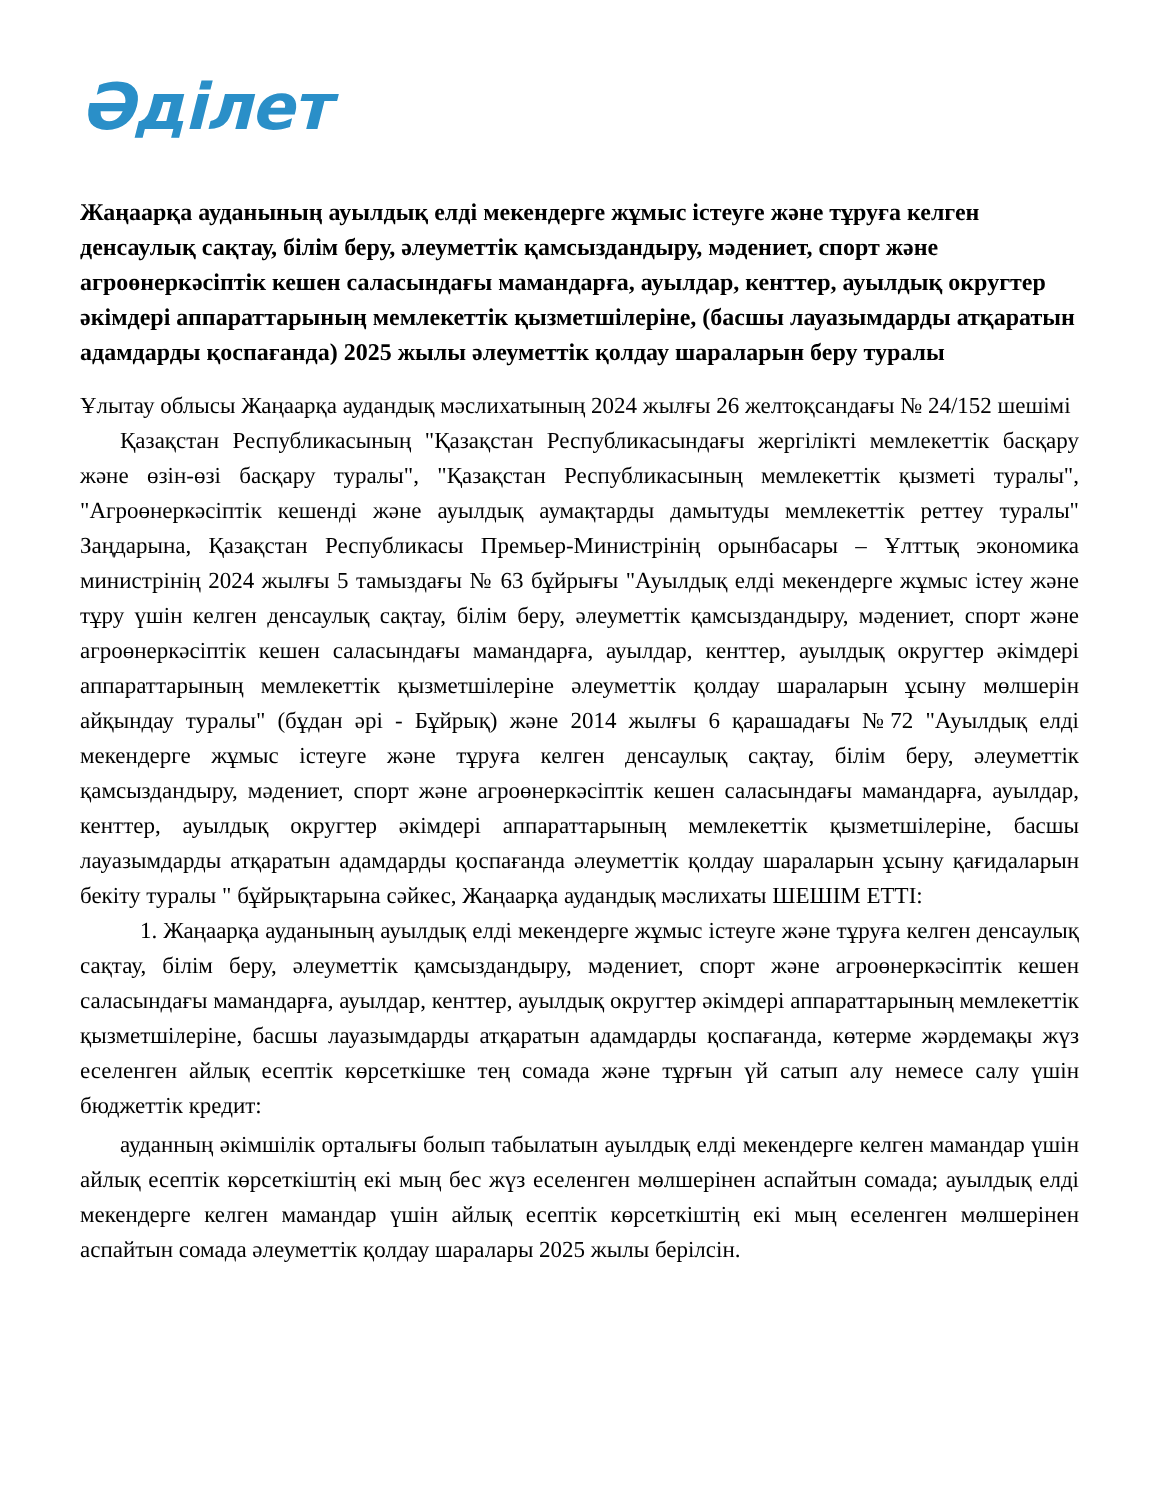Әділет
Жаңаарқа ауданының ауылдық елді мекендерге жұмыс істеуге және тұруға келген денсаулық сақтау, білім беру, әлеуметтік қамсыздандыру, мәдениет, спорт және агроөнеркәсіптік кешен саласындағы мамандарға, ауылдар, кенттер, ауылдық округтер әкімдері аппараттарының мемлекеттік қызметшілеріне, (басшы лауазымдарды атқаратын адамдарды қоспағанда) 2025 жылы әлеуметтік қолдау шараларын беру туралы
Ұлытау облысы Жаңаарқа аудандық мәслихатының 2024 жылғы 26 желтоқсандағы № 24/152 шешімі
Қазақстан Республикасының "Қазақстан Республикасындағы жергілікті мемлекеттік басқару және өзін-өзі басқару туралы", "Қазақстан Республикасының мемлекеттік қызметі туралы", "Агроөнеркәсіптік кешенді және ауылдық аумақтарды дамытуды мемлекеттік реттеу туралы" Заңдарына, Қазақстан Республикасы Премьер-Министрінің орынбасары – Ұлттық экономика министрінің 2024 жылғы 5 тамыздағы № 63 бұйрығы "Ауылдық елді мекендерге жұмыс істеу және тұру үшін келген денсаулық сақтау, білім беру, әлеуметтік қамсыздандыру, мәдениет, спорт және агроөнеркәсіптік кешен саласындағы мамандарға, ауылдар, кенттер, ауылдық округтер әкімдері аппараттарының мемлекеттік қызметшілеріне әлеуметтік қолдау шараларын ұсыну мөлшерін айқындау туралы" (бұдан әрі - Бұйрық) және 2014 жылғы 6 қарашадағы №72 "Ауылдық елді мекендерге жұмыс істеуге және тұруға келген денсаулық сақтау, білім беру, әлеуметтік қамсыздандыру, мәдениет, спорт және агроөнеркәсіптік кешен саласындағы мамандарға, ауылдар, кенттер, ауылдық округтер әкімдері аппараттарының мемлекеттік қызметшілеріне, басшы лауазымдарды атқаратын адамдарды қоспағанда әлеуметтік қолдау шараларын ұсыну қағидаларын бекіту туралы " бұйрықтарына сәйкес, Жаңаарқа аудандық мәслихаты ШЕШІМ ЕТТІ:
1. Жаңаарқа ауданының ауылдық елді мекендерге жұмыс істеуге және тұруға келген денсаулық сақтау, білім беру, әлеуметтік қамсыздандыру, мәдениет, спорт және агроөнеркәсіптік кешен саласындағы мамандарға, ауылдар, кенттер, ауылдық округтер әкімдері аппараттарының мемлекеттік қызметшілеріне, басшы лауазымдарды атқаратын адамдарды қоспағанда, көтерме жәрдемақы жүз еселенген айлық есептік көрсеткішке тең сомада және тұрғын үй сатып алу немесе салу үшін бюджеттік кредит:
ауданның әкімшілік орталығы болып табылатын ауылдық елді мекендерге келген мамандар үшін айлық есептік көрсеткіштің екі мың бес жүз еселенген мөлшерінен аспайтын сомада; ауылдық елді мекендерге келген мамандар үшін айлық есептік көрсеткіштің екі мың еселенген мөлшерінен аспайтын сомада әлеуметтік қолдау шаралары 2025 жылы берілсін.